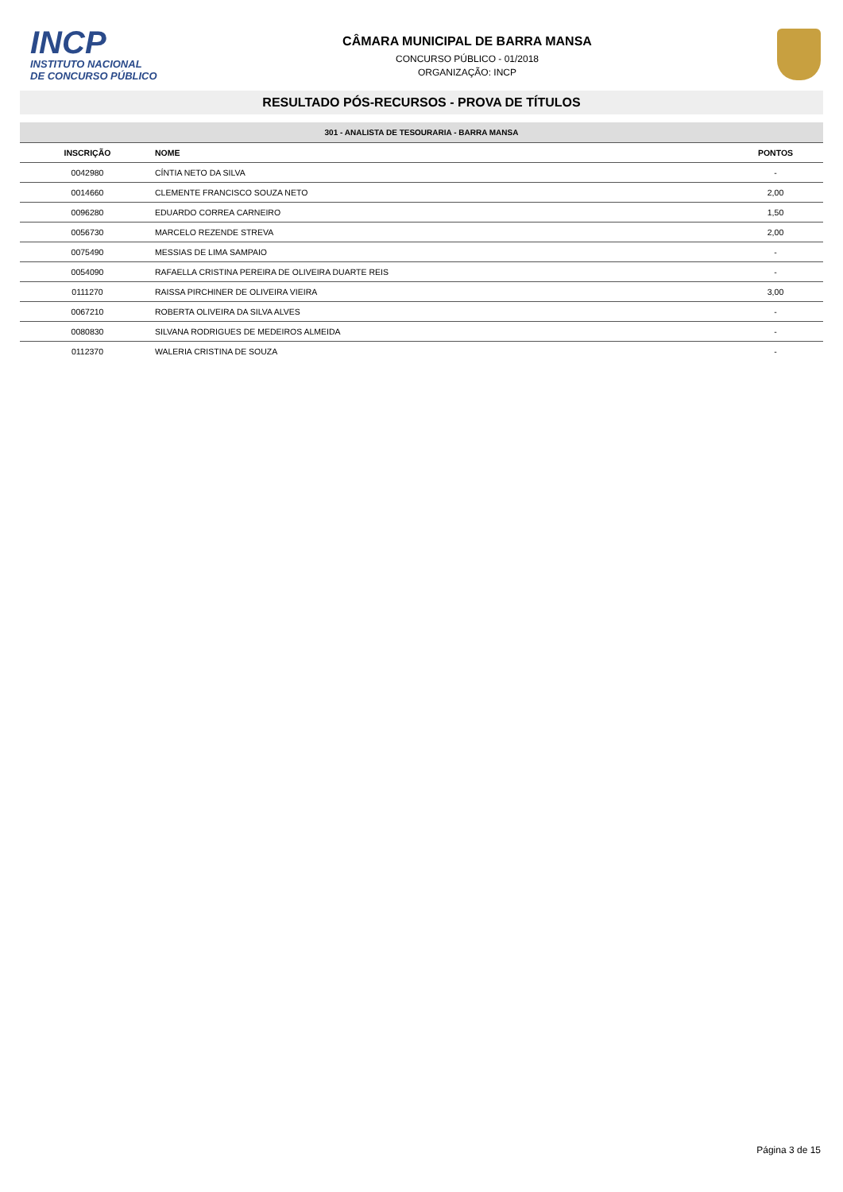INCP
INSTITUTO NACIONAL DE CONCURSO PÚBLICO
CÂMARA MUNICIPAL DE BARRA MANSA
CONCURSO PÚBLICO - 01/2018
ORGANIZAÇÃO: INCP
RESULTADO PÓS-RECURSOS - PROVA DE TÍTULOS
301 - ANALISTA DE TESOURARIA - BARRA MANSA
| INSCRIÇÃO | NOME | PONTOS |
| --- | --- | --- |
| 0042980 | CÍNTIA NETO DA SILVA | - |
| 0014660 | CLEMENTE FRANCISCO SOUZA NETO | 2,00 |
| 0096280 | EDUARDO CORREA CARNEIRO | 1,50 |
| 0056730 | MARCELO REZENDE STREVA | 2,00 |
| 0075490 | MESSIAS DE LIMA SAMPAIO | - |
| 0054090 | RAFAELLA CRISTINA PEREIRA DE OLIVEIRA DUARTE REIS | - |
| 0111270 | RAISSA PIRCHINER DE OLIVEIRA VIEIRA | 3,00 |
| 0067210 | ROBERTA OLIVEIRA DA SILVA ALVES | - |
| 0080830 | SILVANA RODRIGUES DE MEDEIROS ALMEIDA | - |
| 0112370 | WALERIA CRISTINA DE SOUZA | - |
Página 3 de 15